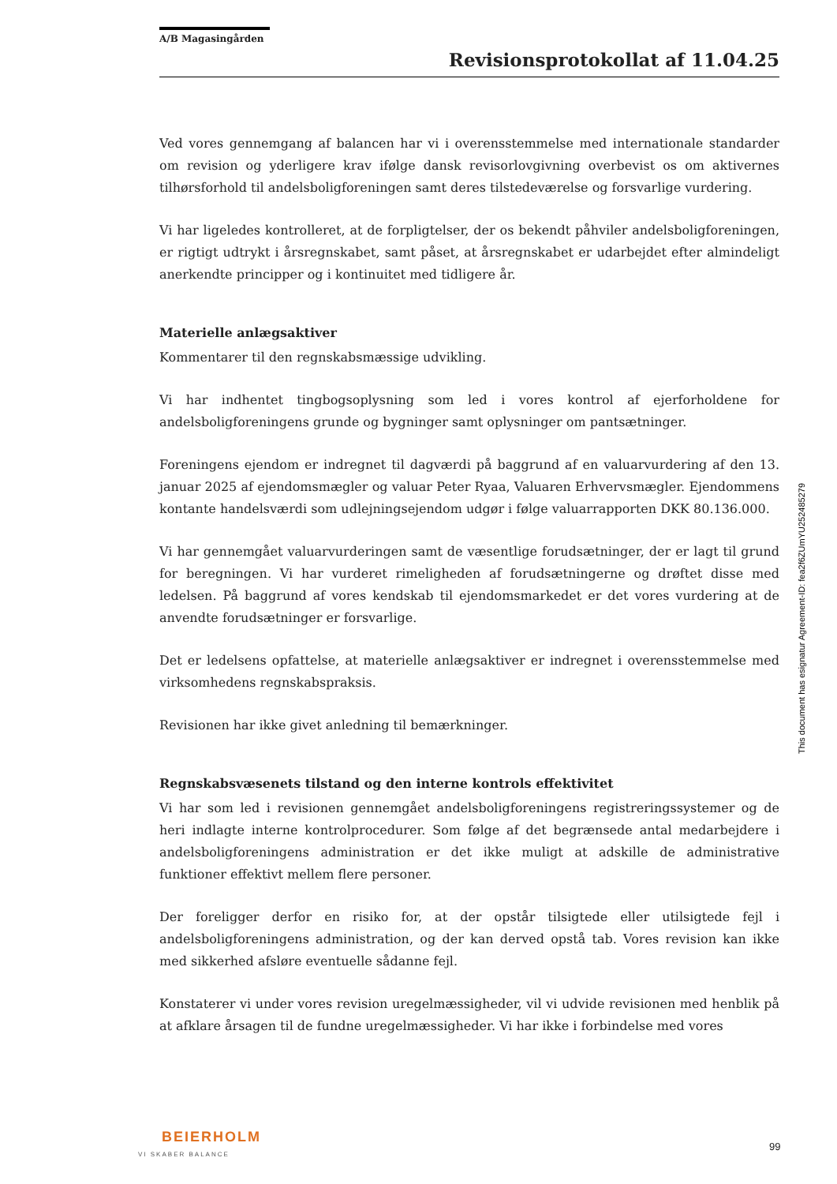A/B Magasingården
Revisionsprotokollat af 11.04.25
Ved vores gennemgang af balancen har vi i overensstemmelse med internationale standarder om revision og yderligere krav ifølge dansk revisorlovgivning overbevist os om aktivernes tilhørsforhold til andelsboligforeningen samt deres tilstedeværelse og forsvarlige vurdering.
Vi har ligeledes kontrolleret, at de forpligtelser, der os bekendt påhviler andelsboligforeningen, er rigtigt udtrykt i årsregnskabet, samt påset, at årsregnskabet er udarbejdet efter almindeligt anerkendte principper og i kontinuitet med tidligere år.
Materielle anlægsaktiver
Kommentarer til den regnskabsmæssige udvikling.
Vi har indhentet tingbogsoplysning som led i vores kontrol af ejerforholdene for andelsboligforeningens grunde og bygninger samt oplysninger om pantsætninger.
Foreningens ejendom er indregnet til dagværdi på baggrund af en valuarvurdering af den 13. januar 2025 af ejendomsmægler og valuar Peter Ryaa, Valuaren Erhvervsmægler. Ejendommens kontante handelsværdi som udlejningsejendom udgør i følge valuarrapporten DKK 80.136.000.
Vi har gennemgået valuarvurderingen samt de væsentlige forudsætninger, der er lagt til grund for beregningen. Vi har vurderet rimeligheden af forudsætningerne og drøftet disse med ledelsen. På baggrund af vores kendskab til ejendomsmarkedet er det vores vurdering at de anvendte forudsætninger er forsvarlige.
Det er ledelsens opfattelse, at materielle anlægsaktiver er indregnet i overensstemmelse med virksomhedens regnskabspraksis.
Revisionen har ikke givet anledning til bemærkninger.
Regnskabsvæsenets tilstand og den interne kontrols effektivitet
Vi har som led i revisionen gennemgået andelsboligforeningens registreringssystemer og de heri indlagte interne kontrolprocedurer. Som følge af det begrænsede antal medarbejdere i andelsboligforeningens administration er det ikke muligt at adskille de administrative funktioner effektivt mellem flere personer.
Der foreligger derfor en risiko for, at der opstår tilsigtede eller utilsigtede fejl i andelsboligforeningens administration, og der kan derved opstå tab. Vores revision kan ikke med sikkerhed afsløre eventuelle sådanne fejl.
Konstaterer vi under vores revision uregelmæssigheder, vil vi udvide revisionen med henblik på at afklare årsagen til de fundne uregelmæssigheder. Vi har ikke i forbindelse med vores
This document has esignatur Agreement-ID: fea2f6ZUmYU252485279
BEIERHOLM
VI SKABER BALANCE
99